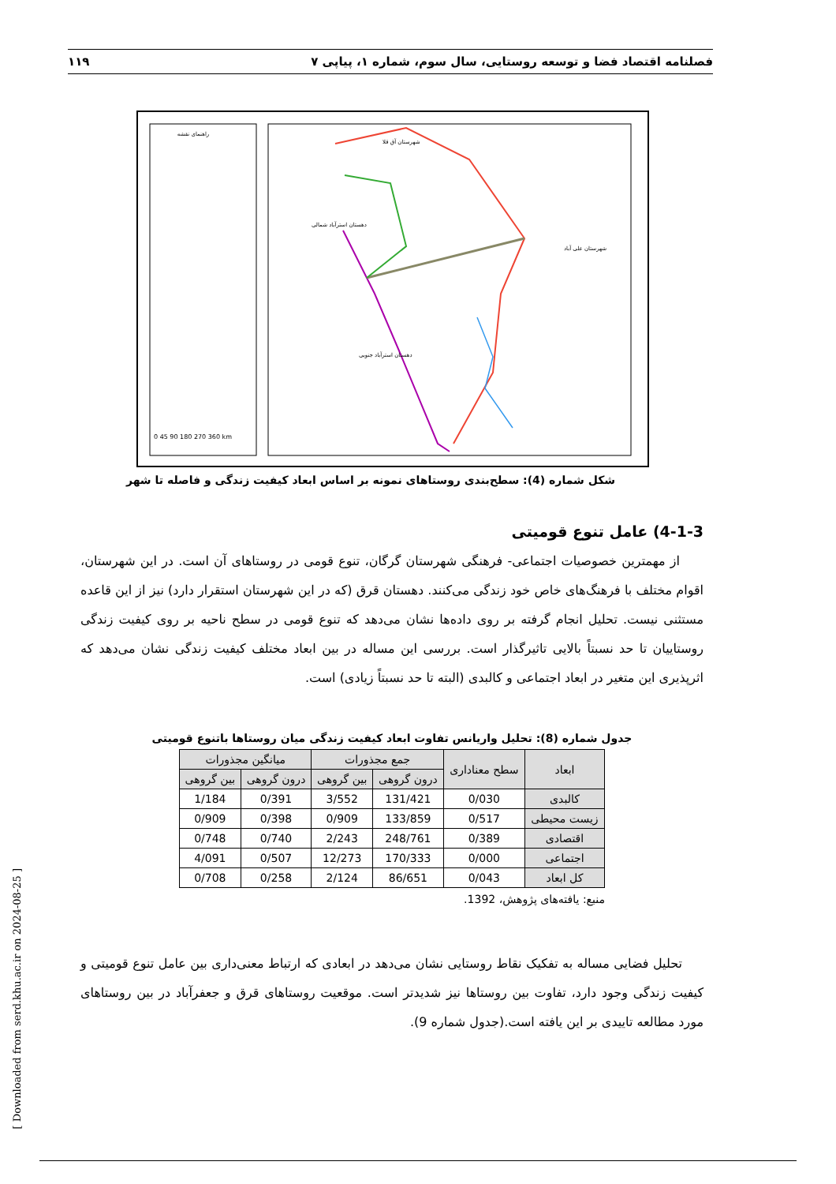فصلنامه اقتصاد فضا و توسعه روستایی، سال سوم، شماره ۱، پیاپی ۷ ۱۱۹
راهنمای نقشه
دهستان استرآباد شمالی
دهستان استرآباد جنوبی
شهرستان علی آباد
شهرستان آق قلا
0 45 90 180 270 360 km
شکل شماره (4): سطح‌بندی روستاهای نمونه بر اساس ابعاد کیفیت زندگی و فاصله تا شهر
4-1-3) عامل تنوع قومیتی
از مهمترین خصوصیات اجتماعی- فرهنگی شهرستان گرگان، تنوع قومی در روستاهای آن است. در این شهرستان، اقوام مختلف با فرهنگ‌های خاص خود زندگی می‌کنند. دهستان قرق (که در این شهرستان استقرار دارد) نیز از این قاعده مستثنی نیست. تحلیل انجام گرفته بر روی داده‌ها نشان می‌دهد که تنوع قومی در سطح ناحیه بر روی کیفیت زندگی روستاییان تا حد نسبتاً بالایی تاثیرگذار است. بررسی این مساله در بین ابعاد مختلف کیفیت زندگی نشان می‌دهد که اثرپذیری این متغیر در ابعاد اجتماعی و کالبدی (البته تا حد نسبتاً زیادی) است.
جدول شماره (8): تحلیل واریانس تفاوت ابعاد کیفیت زندگی میان روستاها باتنوع قومیتی
| ابعاد | سطح معناداری | جمع مجذورات | | میانگین مجذورات | |
| --- | --- | --- | --- | --- | --- |
| | | درون گروهی | بین گروهی | درون گروهی | بین گروهی |
| کالبدی | 0/030 | 131/421 | 3/552 | 0/391 | 1/184 |
| زیست محیطی | 0/517 | 133/859 | 0/909 | 0/398 | 0/909 |
| اقتصادی | 0/389 | 248/761 | 2/243 | 0/740 | 0/748 |
| اجتماعی | 0/000 | 170/333 | 12/273 | 0/507 | 4/091 |
| کل ابعاد | 0/043 | 86/651 | 2/124 | 0/258 | 0/708 |
منبع: یافته‌های پژوهش، 1392.
تحلیل فضایی مساله به تفکیک نقاط روستایی نشان می‌دهد در ابعادی که ارتباط معنی‌داری بین عامل تنوع قومیتی و کیفیت زندگی وجود دارد، تفاوت بین روستاها نیز شدیدتر است. موقعیت روستاهای قرق و جعفرآباد در بین روستاهای مورد مطالعه تاییدی بر این یافته است.(جدول شماره 9).
[ Downloaded from serd.khu.ac.ir on 2024-08-25 ]